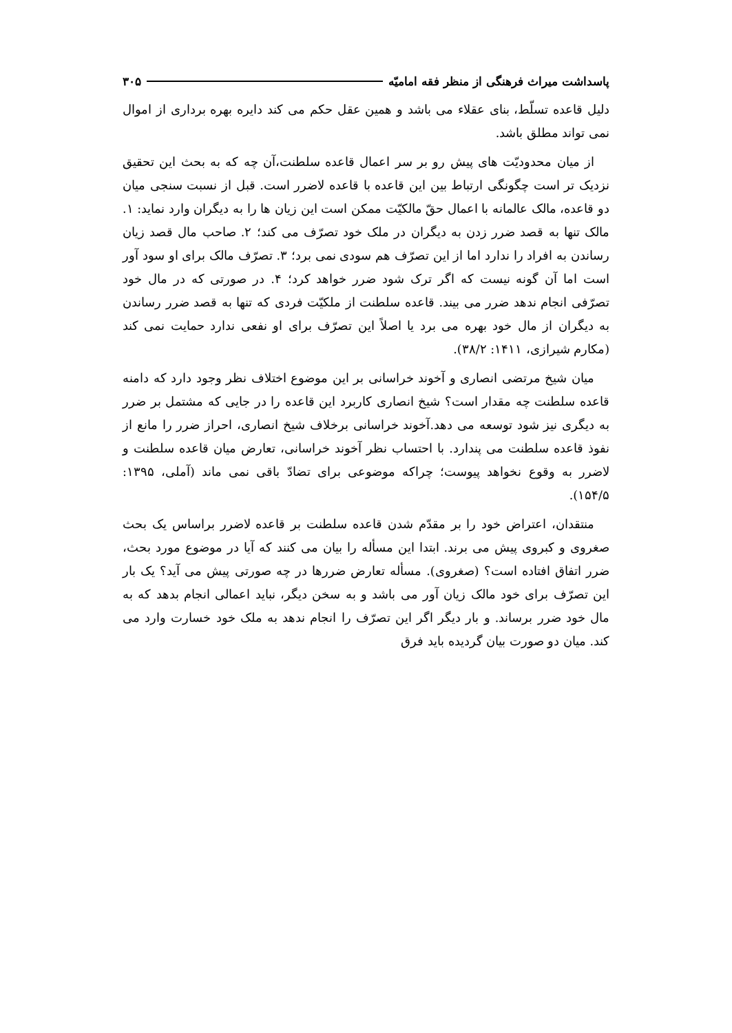پاسداشت میراث فرهنگی از منظر فقه امامیّه ۳۰۵
دلیل قاعده تسلّط، بنای عقلاء می باشد و همین عقل حکم می کند دایره بهره برداری از اموال نمی تواند مطلق باشد.
از میان محدودیّت های پیش رو بر سر اعمال قاعده سلطنت،آن چه که به بحث این تحقیق نزدیک تر است چگونگی ارتباط بین این قاعده با قاعده لاضرر است. قبل از نسبت سنجی میان دو قاعده، مالک عالمانه با اعمال حقّ مالکیّت ممکن است این زیان ها را به دیگران وارد نماید: ۱. مالک تنها به قصد ضرر زدن به دیگران در ملک خود تصرّف می کند؛ ۲. صاحب مال قصد زیان رساندن به افراد را ندارد اما از این تصرّف هم سودی نمی برد؛ ۳. تصرّف مالک برای او سود آور است اما آن گونه نیست که اگر ترک شود ضرر خواهد کرد؛ ۴. در صورتی که در مال خود تصرّفی انجام ندهد ضرر می بیند. قاعده سلطنت از ملکیّت فردی که تنها به قصد ضرر رساندن به دیگران از مال خود بهره می برد یا اصلاً این تصرّف برای او نفعی ندارد حمایت نمی کند (مکارم شیرازی، ۱۴۱۱: ۳۸/۲).
میان شیخ مرتضی انصاری و آخوند خراسانی بر این موضوع اختلاف نظر وجود دارد که دامنه قاعده سلطنت چه مقدار است؟ شیخ انصاری کاربرد این قاعده را در جایی که مشتمل بر ضرر به دیگری نیز شود توسعه می دهد.آخوند خراسانی برخلاف شیخ انصاری، احراز ضرر را مانع از نفوذ قاعده سلطنت می پندارد. با احتساب نظر آخوند خراسانی، تعارض میان قاعده سلطنت و لاضرر به وقوع نخواهد پیوست؛ چراکه موضوعی برای تضادّ باقی نمی ماند (آملی، ۱۳۹۵: ۱۵۴/۵).
منتقدان، اعتراض خود را بر مقدّم شدن قاعده سلطنت بر قاعده لاضرر براساس یک بحث صغروی و کبروی پیش می برند. ابتدا این مسأله را بیان می کنند که آیا در موضوع مورد بحث، ضرر اتفاق افتاده است؟ (صغروی). مسأله تعارض ضررها در چه صورتی پیش می آید؟ یک بار این تصرّف برای خود مالک زیان آور می باشد و به سخن دیگر، نباید اعمالی انجام بدهد که به مال خود ضرر برساند. و بار دیگر اگر این تصرّف را انجام ندهد به ملک خود خسارت وارد می کند. میان دو صورت بیان گردیده باید فرق